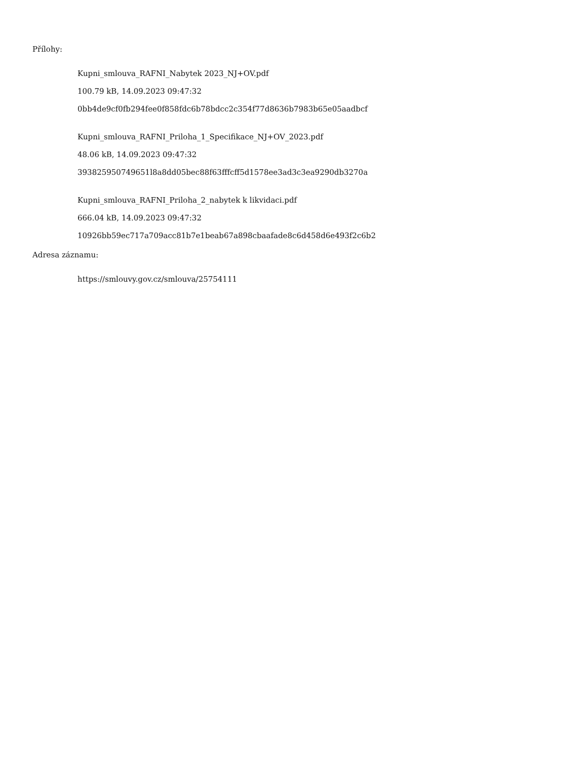Přílohy:
Kupni_smlouva_RAFNI_Nabytek 2023_NJ+OV.pdf
100.79 kB, 14.09.2023 09:47:32
0bb4de9cf0fb294fee0f858fdc6b78bdcc2c354f77d8636b7983b65e05aadbcf
Kupni_smlouva_RAFNI_Priloha_1_Specifikace_NJ+OV_2023.pdf
48.06 kB, 14.09.2023 09:47:32
393825950749651l8a8dd05bec88f63fffcff5d1578ee3ad3c3ea9290db3270a
Kupni_smlouva_RAFNI_Priloha_2_nabytek k likvidaci.pdf
666.04 kB, 14.09.2023 09:47:32
10926bb59ec717a709acc81b7e1beab67a898cbaafade8c6d458d6e493f2c6b2
Adresa záznamu:
https://smlouvy.gov.cz/smlouva/25754111